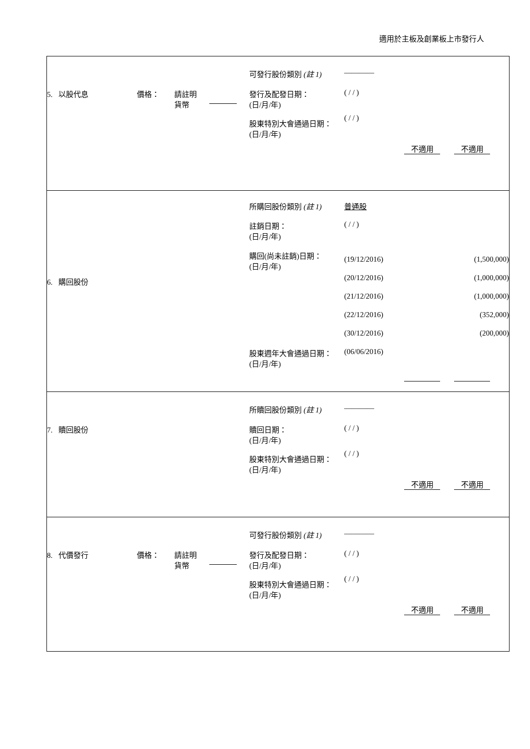適用於主板及創業板上市發行人
| 5. 以股代息 價格： 請註明 貨幣 可發行股份類別 (註 1) ———— 發行及配發日期： (日/月/年) 股東特別大會通過日期： (日/月/年) ( / / ) ( / / ) 不適用 不適用 |
| 所購回股份類別 (註 1) 普通股 註銷日期： (日/月/年) ( / / ) 6. 購回股份 購回(尚未註銷)日期： (日/月/年) (19/12/2016) (20/12/2016) (21/12/2016) (22/12/2016) (30/12/2016) (1,500,000) (1,000,000) (1,000,000) (352,000) (200,000) 股東週年大會通過日期： (日/月/年) (06/06/2016) |
| 所贖回股份類別 (註 1) ———— 7. 贖回股份 贖回日期： (日/月/年) 股東特別大會通過日期： (日/月/年) ( / / ) ( / / ) 不適用 不適用 |
| 8. 代價發行 價格： 請註明 貨幣 可發行股份類別 (註 1) ———— 發行及配發日期： (日/月/年) 股東特別大會通過日期： (日/月/年) ( / / ) ( / / ) 不適用 不適用 |